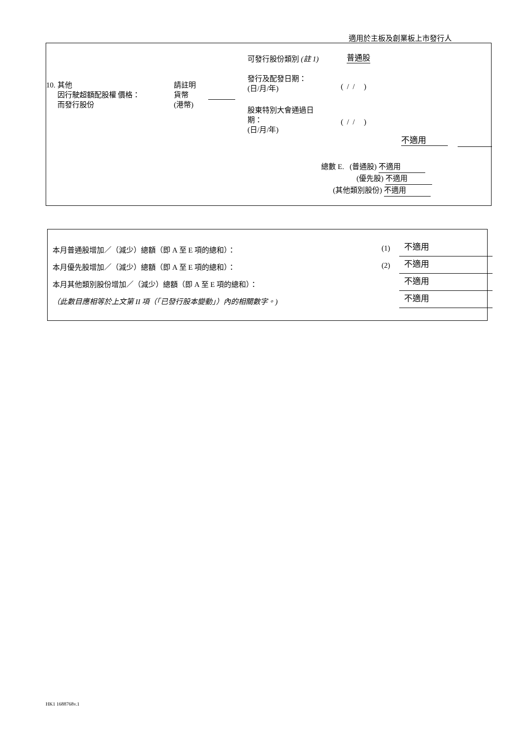適用於主板及創業板上市發行人
可發行股份類別 (註 1) 普通股
10. 其他
因行駛超額配股權 價格：
而發行股份
請註明
貨幣
(港幣)
發行及配發日期：
(日/月/年)
( / / )
股東特別大會通過日
期：
(日/月/年)
( / / )
不適用
總數 E. (普通股) 不適用
(優先股) 不適用
(其他類別股份) 不適用
本月普通股增加／（減少）總額（即 A 至 E 項的總和）： (1) 不適用
本月優先股增加／（減少）總額（即 A 至 E 項的總和）： (2) 不適用
本月其他類別股份增加／（減少）總額（即 A 至 E 項的總和）： 不適用
（此數目應相等於上文第 II 項（「已發行股本變動」）內的相關數字。) 不適用
HK1 1688768v.1